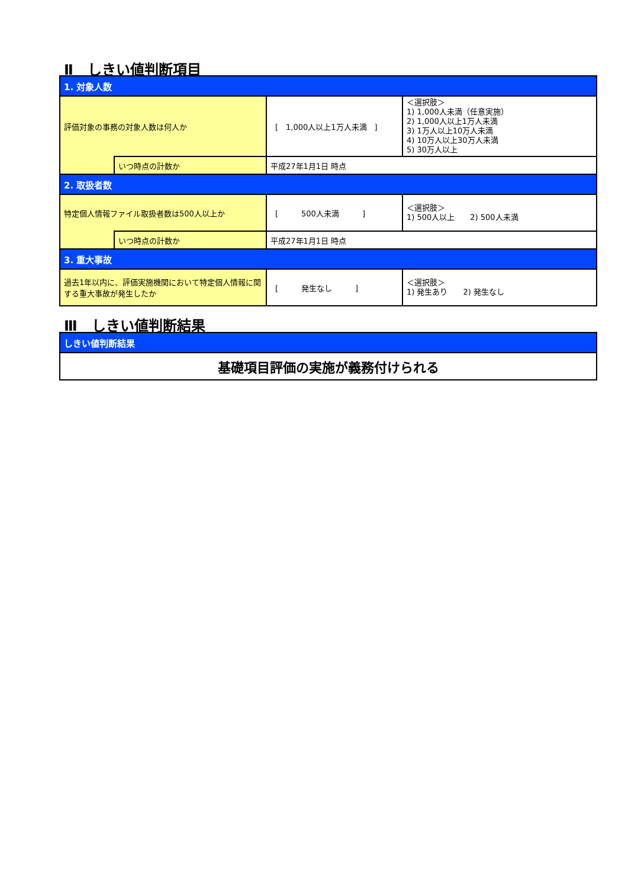Ⅱ　しきい値判断項目
| 1. 対象人数 | | | |
| 評価対象の事務の対象人数は何人か | | [ 1,000人以上1万人未満 ] | ＜選択肢＞ 1) 1,000人未満（任意実施） 2) 1,000人以上1万人未満 3) 1万人以上10万人未満 4) 10万人以上30万人未満 5) 30万人以上 |
| | いつ時点の計数か | 平成27年1月1日 時点 | |
| 2. 取扱者数 | | | |
| 特定個人情報ファイル取扱者数は500人以上か | | [ 500人未満 ] | ＜選択肢＞ 1) 500人以上 2) 500人未満 |
| | いつ時点の計数か | 平成27年1月1日 時点 | |
| 3. 重大事故 | | | |
| 過去1年以内に、評価実施機関において特定個人情報に関する重大事故が発生したか | | [ 発生なし ] | ＜選択肢＞ 1) 発生あり 2) 発生なし |
Ⅲ　しきい値判断結果
| しきい値判断結果 |
| 基礎項目評価の実施が義務付けられる |